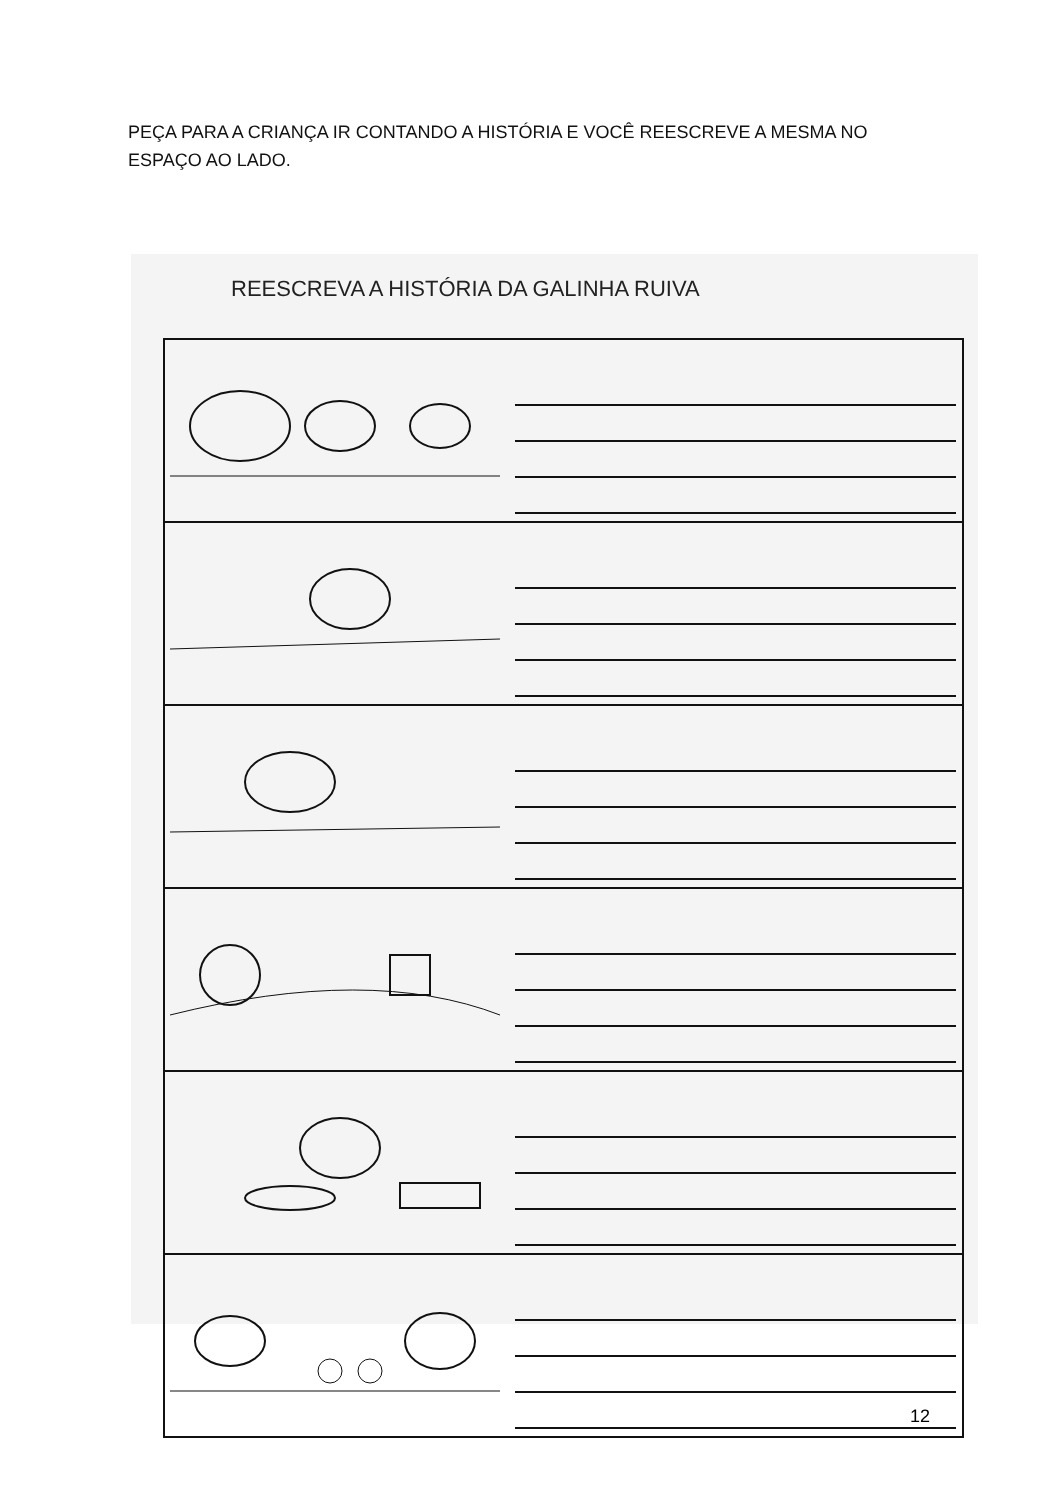PEÇA PARA A CRIANÇA IR CONTANDO A HISTÓRIA E VOCÊ REESCREVE A MESMA NO ESPAÇO AO LADO.
REESCREVA A HISTÓRIA DA GALINHA RUIVA
12